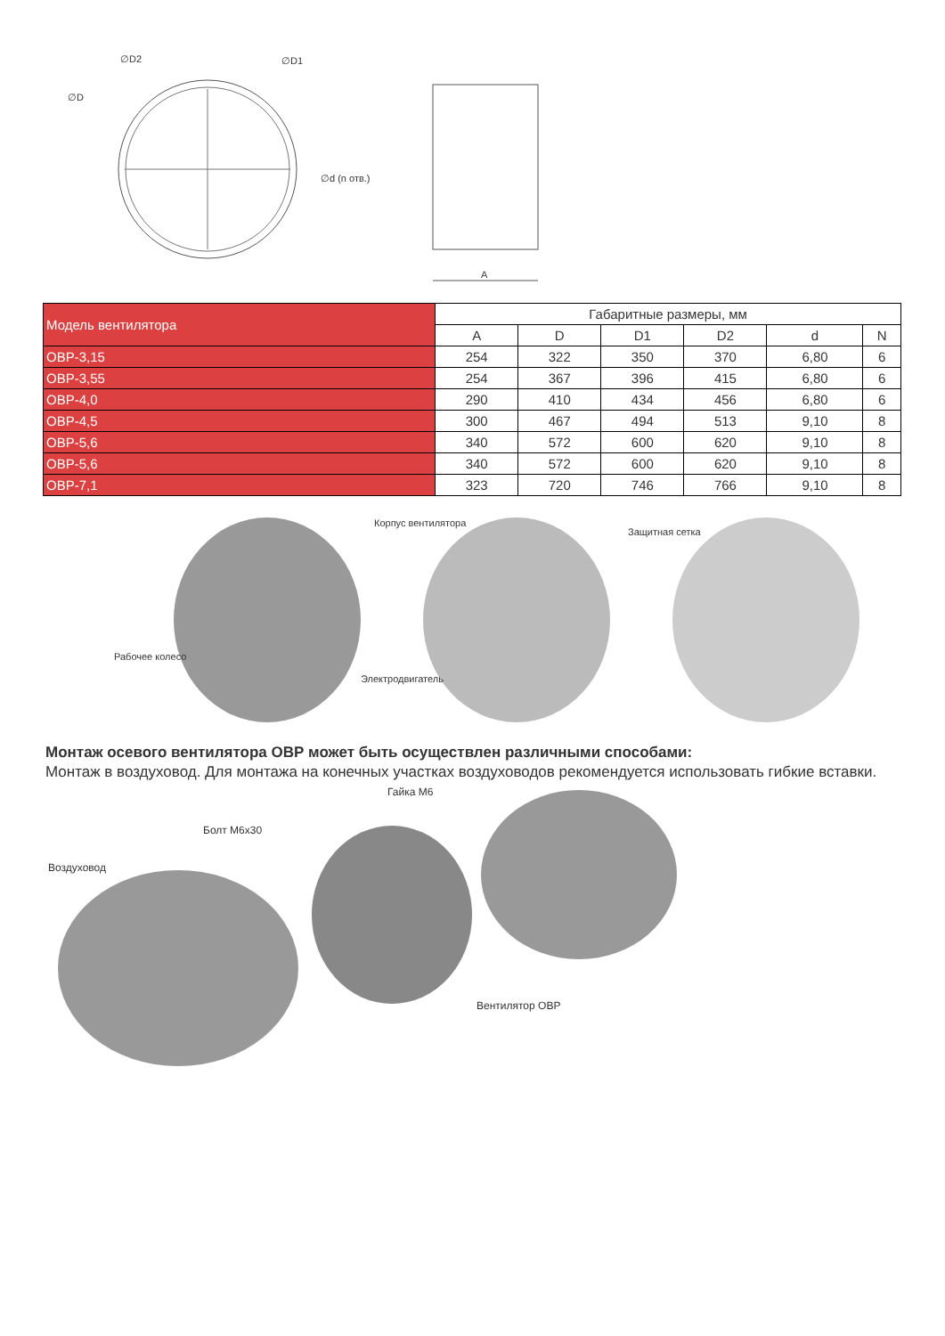∅D2 ∅D1
∅D
∅d (n отв.)
A
| Модель вентилятора | Габаритные размеры, мм | | | | | |
| --- | --- | --- | --- | --- | --- | --- |
| | A | D | D1 | D2 | d | N |
| ОВР-3,15 | 254 | 322 | 350 | 370 | 6,80 | 6 |
| ОВР-3,55 | 254 | 367 | 396 | 415 | 6,80 | 6 |
| ОВР-4,0 | 290 | 410 | 434 | 456 | 6,80 | 6 |
| ОВР-4,5 | 300 | 467 | 494 | 513 | 9,10 | 8 |
| ОВР-5,6 | 340 | 572 | 600 | 620 | 9,10 | 8 |
| ОВР-5,6 | 340 | 572 | 600 | 620 | 9,10 | 8 |
| ОВР-7,1 | 323 | 720 | 746 | 766 | 9,10 | 8 |
Корпус вентилятора
Защитная сетка
Рабочее колесо
Электродвигатель
Монтаж осевого вентилятора ОВР может быть осуществлен различными способами:
Монтаж в воздуховод. Для монтажа на конечных участках воздуховодов рекомендуется использовать гибкие вставки.
Гайка М6
Болт М6х30
Воздуховод
Вентилятор ОВР